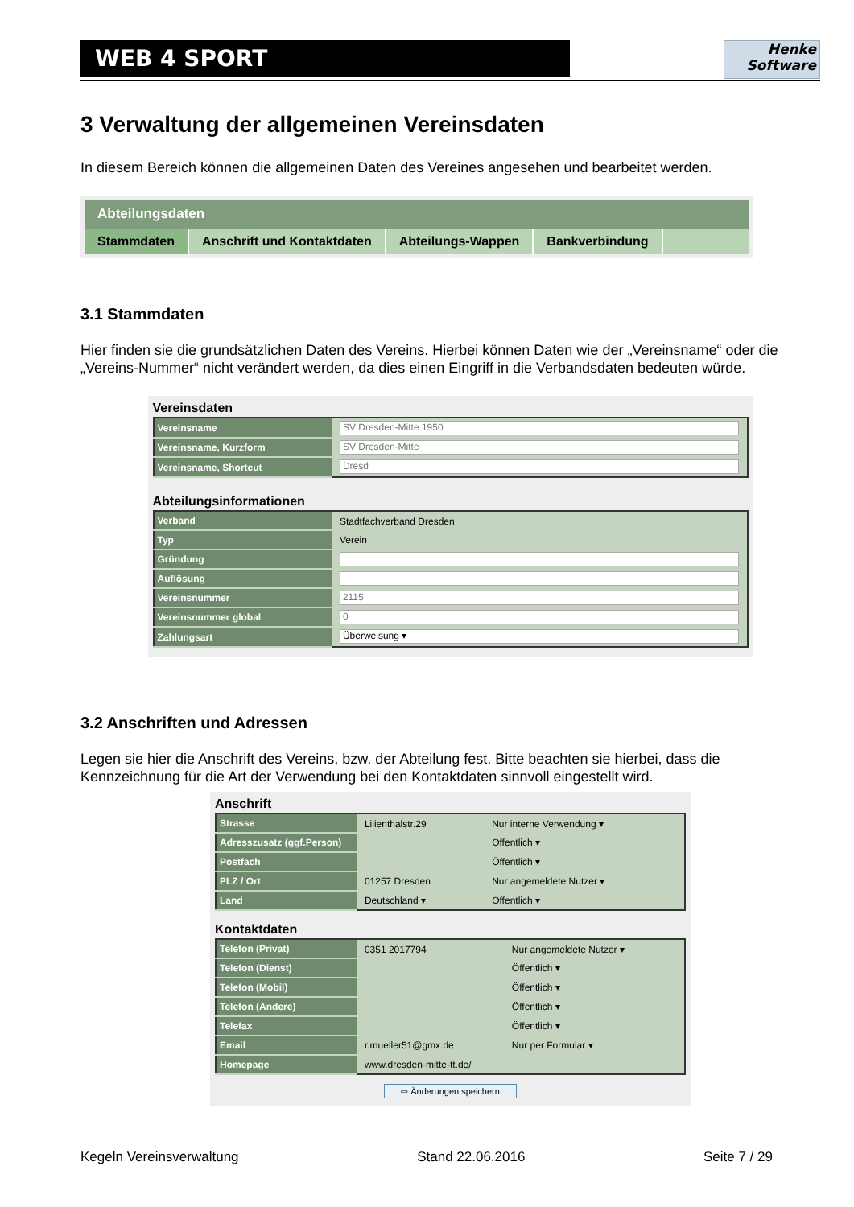WEB 4 SPORT
Henke
Software
3 Verwaltung der allgemeinen Vereinsdaten
In diesem Bereich können die allgemeinen Daten des Vereines angesehen und bearbeitet werden.
Abteilungsdaten
Stammdaten Anschrift und Kontaktdaten Abteilungs-Wappen Bankverbindung
3.1 Stammdaten
Hier finden sie die grundsätzlichen Daten des Vereins. Hierbei können Daten wie der „Vereinsname“ oder die „Vereins-Nummer“ nicht verändert werden, da dies einen Eingriff in die Verbandsdaten bedeuten würde.
Vereinsdaten
| Vereinsname | SV Dresden-Mitte 1950 |
| Vereinsname, Kurzform | SV Dresden-Mitte |
| Vereinsname, Shortcut | Dresd |
Abteilungsinformationen
| Verband | Stadtfachverband Dresden |
| Typ | Verein |
| Gründung | |
| Auflösung | |
| Vereinsnummer | 2115 |
| Vereinsnummer global | 0 |
| Zahlungsart | Überweisung ▾ |
3.2 Anschriften und Adressen
Legen sie hier die Anschrift des Vereins, bzw. der Abteilung fest. Bitte beachten sie hierbei, dass die Kennzeichnung für die Art der Verwendung bei den Kontaktdaten sinnvoll eingestellt wird.
Anschrift
| Strasse | Lilienthalstr.29 | Nur interne Verwendung ▾ |
| Adresszusatz (ggf.Person) | | Öffentlich ▾ |
| Postfach | | Öffentlich ▾ |
| PLZ / Ort | 01257 Dresden | Nur angemeldete Nutzer ▾ |
| Land | Deutschland ▾ | Öffentlich ▾ |
Kontaktdaten
| Telefon (Privat) | 0351 2017794 | Nur angemeldete Nutzer ▾ |
| Telefon (Dienst) | | Öffentlich ▾ |
| Telefon (Mobil) | | Öffentlich ▾ |
| Telefon (Andere) | | Öffentlich ▾ |
| Telefax | | Öffentlich ▾ |
| Email | r.mueller51@gmx.de | Nur per Formular ▾ |
| Homepage | www.dresden-mitte-tt.de/ | |
⇨ Änderungen speichern
Kegeln Vereinsverwaltung Stand 22.06.2016 Seite 7 / 29